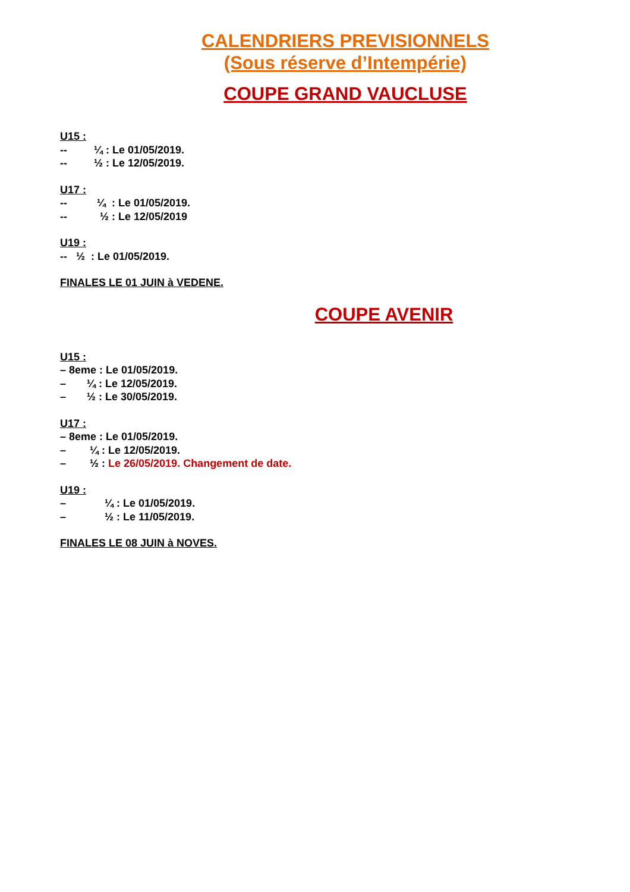CALENDRIERS PREVISIONNELS
(Sous réserve d’Intempérie)
COUPE GRAND VAUCLUSE
U15 :
--         ¼ : Le 01/05/2019.
--         ½ : Le 12/05/2019.
U17 :
--          ¼  : Le 01/05/2019.
--           ½ : Le 12/05/2019
U19 :
--   ½  : Le 01/05/2019.
FINALES LE 01 JUIN à VEDENE.
COUPE AVENIR
U15 :
– 8eme : Le 01/05/2019.
–       ¼ : Le 12/05/2019.
–       ½ : Le 30/05/2019.
U17 :
– 8eme : Le 01/05/2019.
–        ¼ : Le 12/05/2019.
–        ½ : Le 26/05/2019. Changement de date.
U19 :
–             ¼ : Le 01/05/2019.
–             ½ : Le 11/05/2019.
FINALES LE 08 JUIN à NOVES.